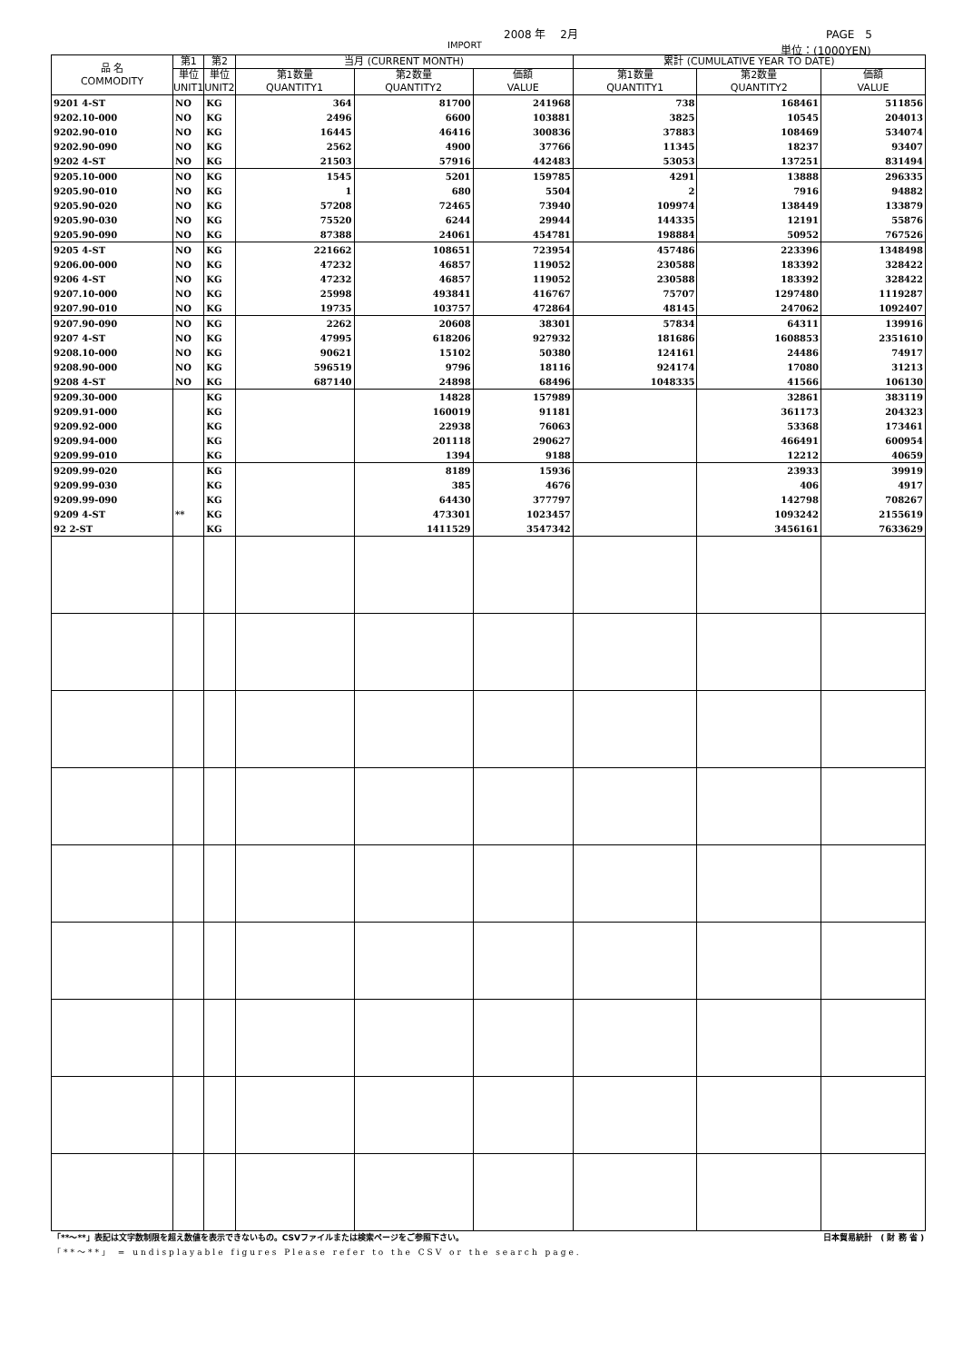2008 年　 2月 PAGE　5
IMPORT 単位：(1000YEN)
| 品 名 COMMODITY | 第1 | 第2 | 当月 (CURRENT MONTH) | | | 累計 (CUMULATIVE YEAR TO DATE) | | |
| --- | --- | --- | --- | --- | --- | --- | --- | --- |
| | 単位 UNIT1 | 単位 UNIT2 | 第1数量 QUANTITY1 | 第2数量 QUANTITY2 | 価額 VALUE | 第1数量 QUANTITY1 | 第2数量 QUANTITY2 | 価額 VALUE |
| 9201 4-ST | NO | KG | 364 | 81700 | 241968 | 738 | 168461 | 511856 |
| 9202.10-000 | NO | KG | 2496 | 6600 | 103881 | 3825 | 10545 | 204013 |
| 9202.90-010 | NO | KG | 16445 | 46416 | 300836 | 37883 | 108469 | 534074 |
| 9202.90-090 | NO | KG | 2562 | 4900 | 37766 | 11345 | 18237 | 93407 |
| 9202 4-ST | NO | KG | 21503 | 57916 | 442483 | 53053 | 137251 | 831494 |
| 9205.10-000 | NO | KG | 1545 | 5201 | 159785 | 4291 | 13888 | 296335 |
| 9205.90-010 | NO | KG | 1 | 680 | 5504 | 2 | 7916 | 94882 |
| 9205.90-020 | NO | KG | 57208 | 72465 | 73940 | 109974 | 138449 | 133879 |
| 9205.90-030 | NO | KG | 75520 | 6244 | 29944 | 144335 | 12191 | 55876 |
| 9205.90-090 | NO | KG | 87388 | 24061 | 454781 | 198884 | 50952 | 767526 |
| 9205 4-ST | NO | KG | 221662 | 108651 | 723954 | 457486 | 223396 | 1348498 |
| 9206.00-000 | NO | KG | 47232 | 46857 | 119052 | 230588 | 183392 | 328422 |
| 9206 4-ST | NO | KG | 47232 | 46857 | 119052 | 230588 | 183392 | 328422 |
| 9207.10-000 | NO | KG | 25998 | 493841 | 416767 | 75707 | 1297480 | 1119287 |
| 9207.90-010 | NO | KG | 19735 | 103757 | 472864 | 48145 | 247062 | 1092407 |
| 9207.90-090 | NO | KG | 2262 | 20608 | 38301 | 57834 | 64311 | 139916 |
| 9207 4-ST | NO | KG | 47995 | 618206 | 927932 | 181686 | 1608853 | 2351610 |
| 9208.10-000 | NO | KG | 90621 | 15102 | 50380 | 124161 | 24486 | 74917 |
| 9208.90-000 | NO | KG | 596519 | 9796 | 18116 | 924174 | 17080 | 31213 |
| 9208 4-ST | NO | KG | 687140 | 24898 | 68496 | 1048335 | 41566 | 106130 |
| 9209.30-000 | | KG | | 14828 | 157989 | | 32861 | 383119 |
| 9209.91-000 | | KG | | 160019 | 91181 | | 361173 | 204323 |
| 9209.92-000 | | KG | | 22938 | 76063 | | 53368 | 173461 |
| 9209.94-000 | | KG | | 201118 | 290627 | | 466491 | 600954 |
| 9209.99-010 | | KG | | 1394 | 9188 | | 12212 | 40659 |
| 9209.99-020 | | KG | | 8189 | 15936 | | 23933 | 39919 |
| 9209.99-030 | | KG | | 385 | 4676 | | 406 | 4917 |
| 9209.99-090 | | KG | | 64430 | 377797 | | 142798 | 708267 |
| 9209 4-ST | ** | KG | | 473301 | 1023457 | | 1093242 | 2155619 |
| 92 2-ST | | KG | | 1411529 | 3547342 | | 3456161 | 7633629 |
「**～**」表記は文字数制限を超え数値を表示できないもの。CSVファイルまたは検索ページをご参照下さい。 日本貿易統計　( 財 務 省 )
「**～**」 = undisplayable figures Please refer to the CSV or the search page.